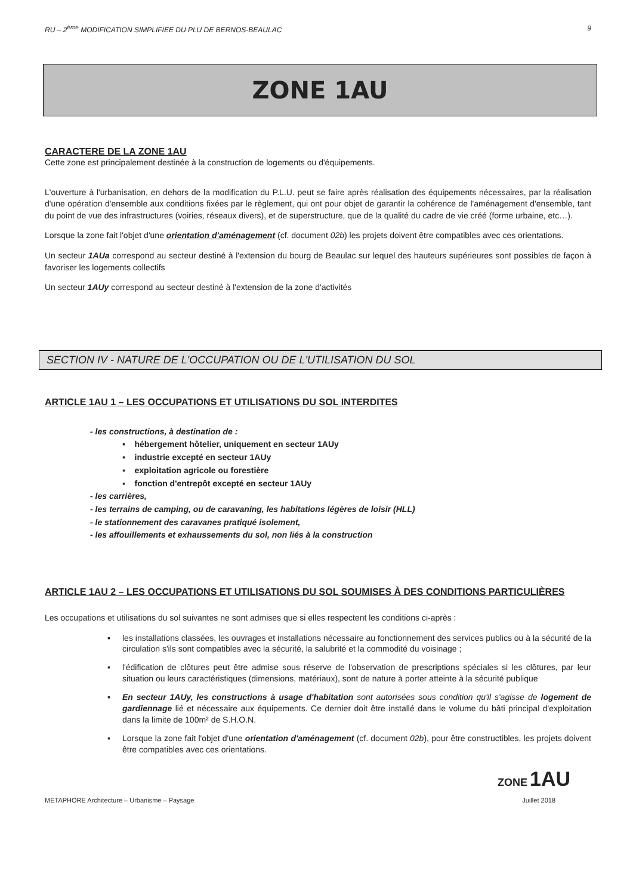RU – 2<sup>ème</sup> MODIFICATION SIMPLIFIEE DU PLU DE BERNOS-BEAULAC 9
ZONE 1AU
CARACTERE DE LA ZONE 1AU
Cette zone est principalement destinée à la construction de logements ou d'équipements.
L'ouverture à l'urbanisation, en dehors de la modification du P.L.U. peut se faire après réalisation des équipements nécessaires, par la réalisation d'une opération d'ensemble aux conditions fixées par le règlement, qui ont pour objet de garantir la cohérence de l'aménagement d'ensemble, tant du point de vue des infrastructures (voiries, réseaux divers), et de superstructure, que de la qualité du cadre de vie créé (forme urbaine, etc…).
Lorsque la zone fait l'objet d'une orientation d'aménagement (cf. document 02b) les projets doivent être compatibles avec ces orientations.
Un secteur 1AUa correspond au secteur destiné à l'extension du bourg de Beaulac sur lequel des hauteurs supérieures sont possibles de façon à favoriser les logements collectifs
Un secteur 1AUy correspond au secteur destiné à l'extension de la zone d'activités
SECTION IV - NATURE DE L'OCCUPATION OU DE L'UTILISATION DU SOL
ARTICLE 1AU 1 – LES OCCUPATIONS ET UTILISATIONS DU SOL INTERDITES
- les constructions, à destination de :
▪ hébergement hôtelier, uniquement en secteur 1AUy
▪ industrie excepté en secteur 1AUy
▪ exploitation agricole ou forestière
▪ fonction d'entrepôt excepté en secteur 1AUy
- les carrières,
- les terrains de camping, ou de caravaning, les habitations légères de loisir (HLL)
- le stationnement des caravanes pratiqué isolement,
- les affouillements et exhaussements du sol, non liés à la construction
ARTICLE 1AU 2 – LES OCCUPATIONS ET UTILISATIONS DU SOL SOUMISES À DES CONDITIONS PARTICULIÈRES
Les occupations et utilisations du sol suivantes ne sont admises que si elles respectent les conditions ci-après :
▪ les installations classées, les ouvrages et installations nécessaire au fonctionnement des services publics ou à la sécurité de la circulation s'ils sont compatibles avec la sécurité, la salubrité et la commodité du voisinage ;
▪ l'édification de clôtures peut être admise sous réserve de l'observation de prescriptions spéciales si les clôtures, par leur situation ou leurs caractéristiques (dimensions, matériaux), sont de nature à porter atteinte à la sécurité publique
▪ En secteur 1AUy, les constructions à usage d'habitation sont autorisées sous condition qu'il s'agisse de logement de gardiennage lié et nécessaire aux équipements. Ce dernier doit être installé dans le volume du bâti principal d'exploitation dans la limite de 100m² de S.H.O.N.
▪ Lorsque la zone fait l'objet d'une orientation d'aménagement (cf. document 02b), pour être constructibles, les projets doivent être compatibles avec ces orientations.
ZONE 1AU
METAPHORE Architecture – Urbanisme – Paysage Juillet 2018